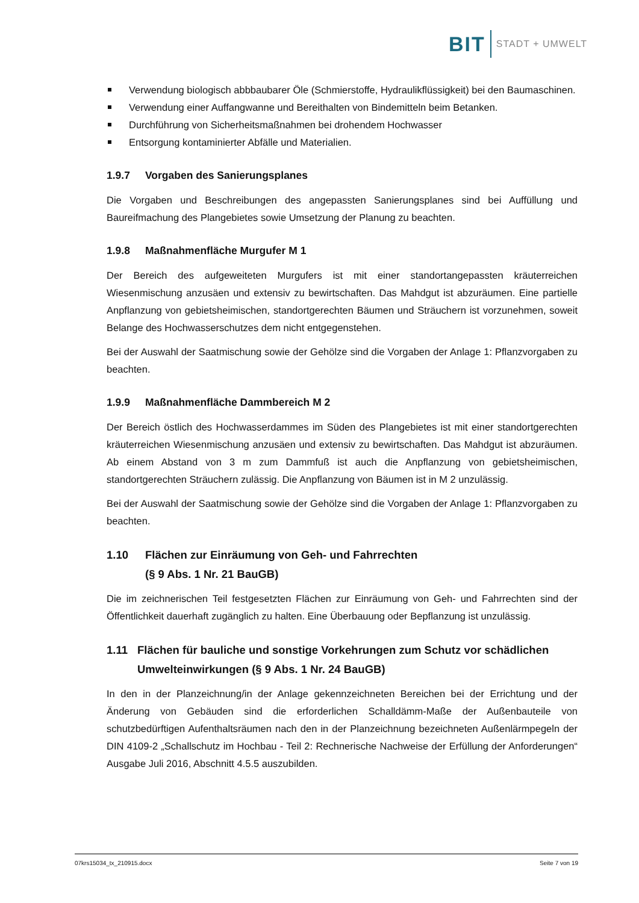BIT STADT + UMWELT
Verwendung biologisch abbbaubarer Öle (Schmierstoffe, Hydraulikflüssigkeit) bei den Baumaschinen.
Verwendung einer Auffangwanne und Bereithalten von Bindemitteln beim Betanken.
Durchführung von Sicherheitsmaßnahmen bei drohendem Hochwasser
Entsorgung kontaminierter Abfälle und Materialien.
1.9.7 Vorgaben des Sanierungsplanes
Die Vorgaben und Beschreibungen des angepassten Sanierungsplanes sind bei Auffüllung und Baureifmachung des Plangebietes sowie Umsetzung der Planung zu beachten.
1.9.8 Maßnahmenfläche Murgufer M 1
Der Bereich des aufgeweiteten Murgufers ist mit einer standortangepassten kräuterreichen Wiesenmischung anzusäen und extensiv zu bewirtschaften. Das Mahdgut ist abzuräumen. Eine partielle Anpflanzung von gebietsheimischen, standortgerechten Bäumen und Sträuchern ist vorzunehmen, soweit Belange des Hochwasserschutzes dem nicht entgegenstehen.
Bei der Auswahl der Saatmischung sowie der Gehölze sind die Vorgaben der Anlage 1: Pflanzvorgaben zu beachten.
1.9.9 Maßnahmenfläche Dammbereich M 2
Der Bereich östlich des Hochwasserdammes im Süden des Plangebietes ist mit einer standortgerechten kräuterreichen Wiesenmischung anzusäen und extensiv zu bewirtschaften. Das Mahdgut ist abzuräumen. Ab einem Abstand von 3 m zum Dammfuß ist auch die Anpflanzung von gebietsheimischen, standortgerechten Sträuchern zulässig. Die Anpflanzung von Bäumen ist in M 2 unzulässig.
Bei der Auswahl der Saatmischung sowie der Gehölze sind die Vorgaben der Anlage 1: Pflanzvorgaben zu beachten.
1.10 Flächen zur Einräumung von Geh- und Fahrrechten
(§ 9 Abs. 1 Nr. 21 BauGB)
Die im zeichnerischen Teil festgesetzten Flächen zur Einräumung von Geh- und Fahrrechten sind der Öffentlichkeit dauerhaft zugänglich zu halten. Eine Überbauung oder Bepflanzung ist unzulässig.
1.11 Flächen für bauliche und sonstige Vorkehrungen zum Schutz vor schädlichen Umwelteinwirkungen (§ 9 Abs. 1 Nr. 24 BauGB)
In den in der Planzeichnung/in der Anlage gekennzeichneten Bereichen bei der Errichtung und der Änderung von Gebäuden sind die erforderlichen Schalldämm-Maße der Außenbauteile von schutzbedürftigen Aufenthaltsräumen nach den in der Planzeichnung bezeichneten Außenlärmpegeln der DIN 4109-2 „Schallschutz im Hochbau - Teil 2: Rechnerische Nachweise der Erfüllung der Anforderungen“ Ausgabe Juli 2016, Abschnitt 4.5.5 auszubilden.
07krs15034_tx_210915.docx Seite 7 von 19